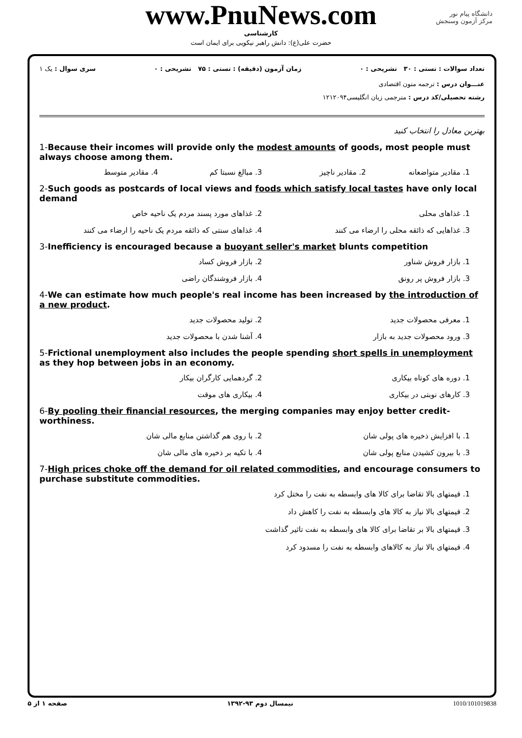www.PnuNews.com
کارشناسی
حضرت علی(ع): دانش راهبر نیکویی برای ایمان است
دانشگاه پیام نور
مرکز آزمون وسنجش
تعداد سوالات : تستی : ۳۰ تشریحی : ۰ زمان آزمون (دقیقه) : تستی : ۷۵ تشریحی : ۰ سری سوال : یک ۱
عنـــوان درس : ترجمه متون اقتصادی
رشته تحصیلی/کد درس : مترجمی زبان انگلیسی۱۲۱۲۰۹۴
بهترین معادل را انتخاب کنید
1-Because their incomes will provide only the modest amounts of goods, most people must always choose among them.
1. مقادیر متواضعانه
2. مقادیر ناچیز
3. مبالغ نسبتا کم
4. مقادیر متوسط
2-Such goods as postcards of local views and foods which satisfy local tastes have only local demand
1. غذاهای محلی
2. غذاهای مورد پسند مردم یک ناحیه خاص
3. غذاهایی که ذائقه محلی را ارضاء می کنند
4. غذاهای سنتی که ذائقه مردم یک ناحیه را ارضاء می کنند
3-Inefficiency is encouraged because a buoyant seller's market blunts competition
1. بازار فروش شناور
2. بازار فروش کساد
3. بازار فروش پر رونق
4. بازار فروشندگان راضی
4-We can estimate how much people's real income has been increased by the introduction of a new product.
1. معرفی محصولات جدید
2. تولید محصولات جدید
3. ورود محصولات جدید به بازار
4. آشنا شدن با محصولات جدید
5-Frictional unemployment also includes the people spending short spells in unemployment as they hop between jobs in an economy.
1. دوره های کوتاه بیکاری
2. گردهمایی کارگران بیکار
3. کارهای نوبتی در بیکاری
4. بیکاری های موقت
6-By pooling their financial resources, the merging companies may enjoy better credit-worthiness.
1. با افزایش ذخیره های پولی شان
2. با روی هم گذاشتن منابع مالی شان
3. با بیرون کشیدن منابع پولی شان
4. با تکیه بر ذخیره های مالی شان
7-High prices choke off the demand for oil related commodities, and encourage consumers to purchase substitute commodities.
1. قیمتهای بالا تقاضا برای کالا های وابسطه به نفت را مختل کرد
2. قیمتهای بالا نیاز به کالا های وابسطه به نفت را کاهش داد
3. قیمتهای بالا بر تقاضا برای کالا های وابسطه به نفت تاثیر گذاشت
4. قیمتهای بالا نیاز به کالاهای وابسطه به نفت را مسدود کرد
صفحه ۱ از ۵ نیمسال دوم ۹۳-۱۳۹۲ 1010/101019838